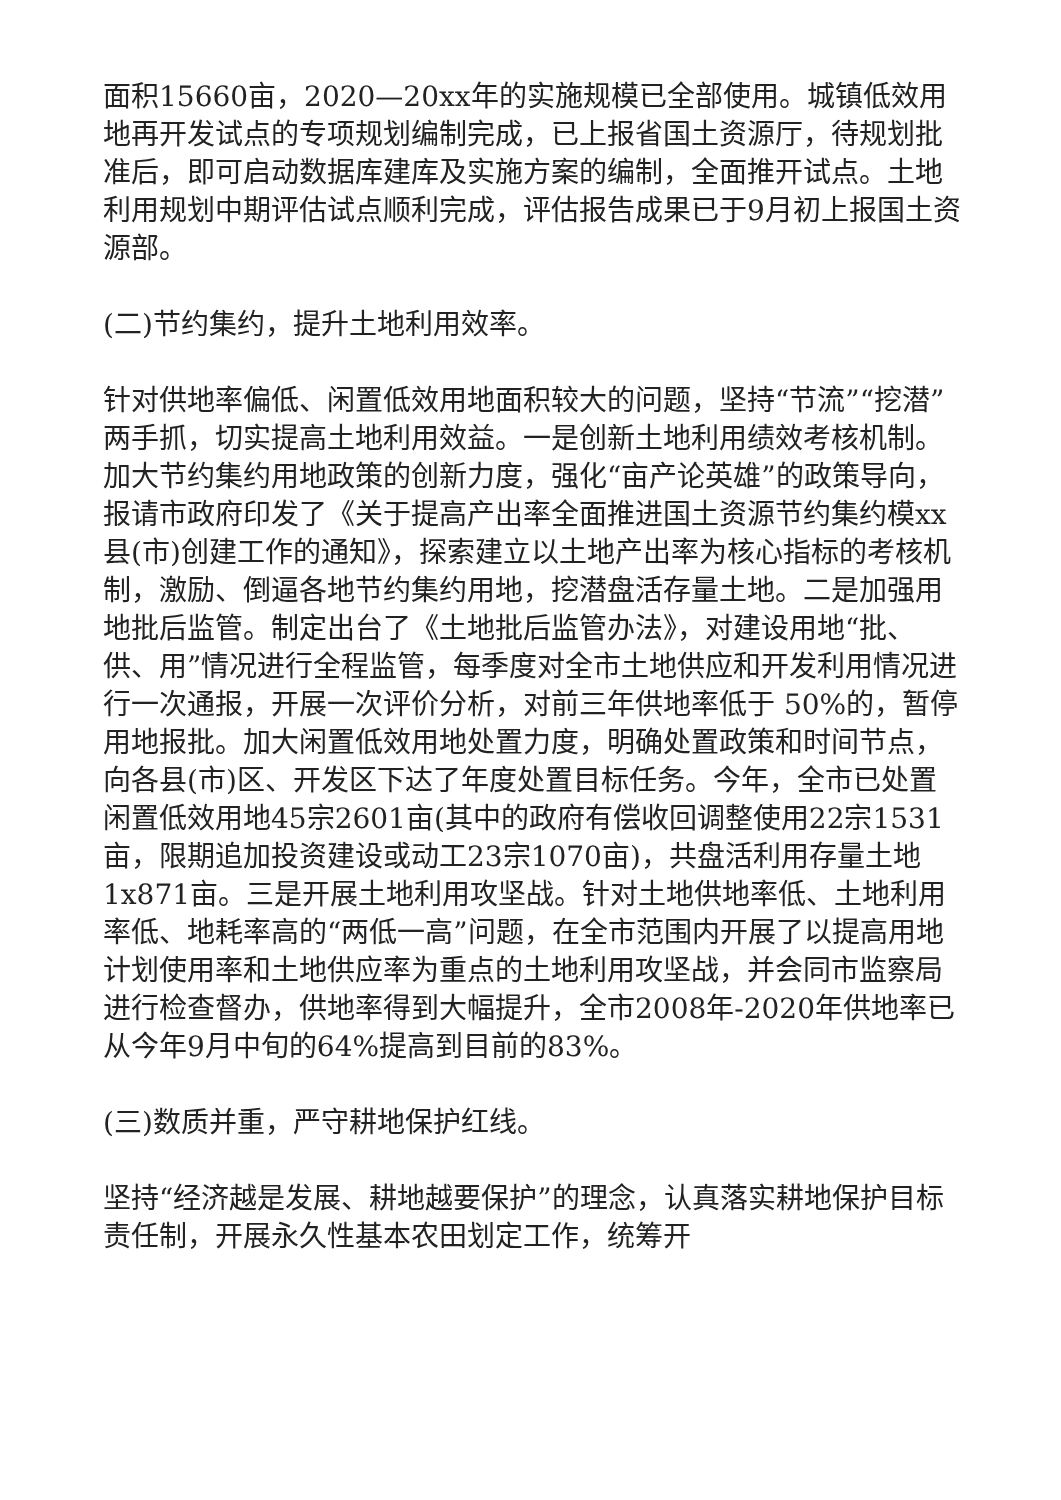面积15660亩，2020—20xx年的实施规模已全部使用。城镇低效用地再开发试点的专项规划编制完成，已上报省国土资源厅，待规划批准后，即可启动数据库建库及实施方案的编制，全面推开试点。土地利用规划中期评估试点顺利完成，评估报告成果已于9月初上报国土资源部。
(二)节约集约，提升土地利用效率。
针对供地率偏低、闲置低效用地面积较大的问题，坚持“节流”“挖潜”两手抓，切实提高土地利用效益。一是创新土地利用绩效考核机制。加大节约集约用地政策的创新力度，强化“亩产论英雄”的政策导向，报请市政府印发了《关于提高产出率全面推进国土资源节约集约模xx县(市)创建工作的通知》，探索建立以土地产出率为核心指标的考核机制，激励、倒逼各地节约集约用地，挖潜盘活存量土地。二是加强用地批后监管。制定出台了《土地批后监管办法》，对建设用地“批、供、用”情况进行全程监管，每季度对全市土地供应和开发利用情况进行一次通报，开展一次评价分析，对前三年供地率低于 50%的，暂停用地报批。加大闲置低效用地处置力度，明确处置政策和时间节点，向各县(市)区、开发区下达了年度处置目标任务。今年，全市已处置闲置低效用地45宗2601亩(其中的政府有偿收回调整使用22宗1531亩，限期追加投资建设或动工23宗1070亩)，共盘活利用存量土地1x871亩。三是开展土地利用攻坚战。针对土地供地率低、土地利用率低、地耗率高的“两低一高”问题，在全市范围内开展了以提高用地计划使用率和土地供应率为重点的土地利用攻坚战，并会同市监察局进行检查督办，供地率得到大幅提升，全市2008年-2020年供地率已从今年9月中旬的64%提高到目前的83%。
(三)数质并重，严守耕地保护红线。
坚持“经济越是发展、耕地越要保护”的理念，认真落实耕地保护目标责任制，开展永久性基本农田划定工作，统筹开